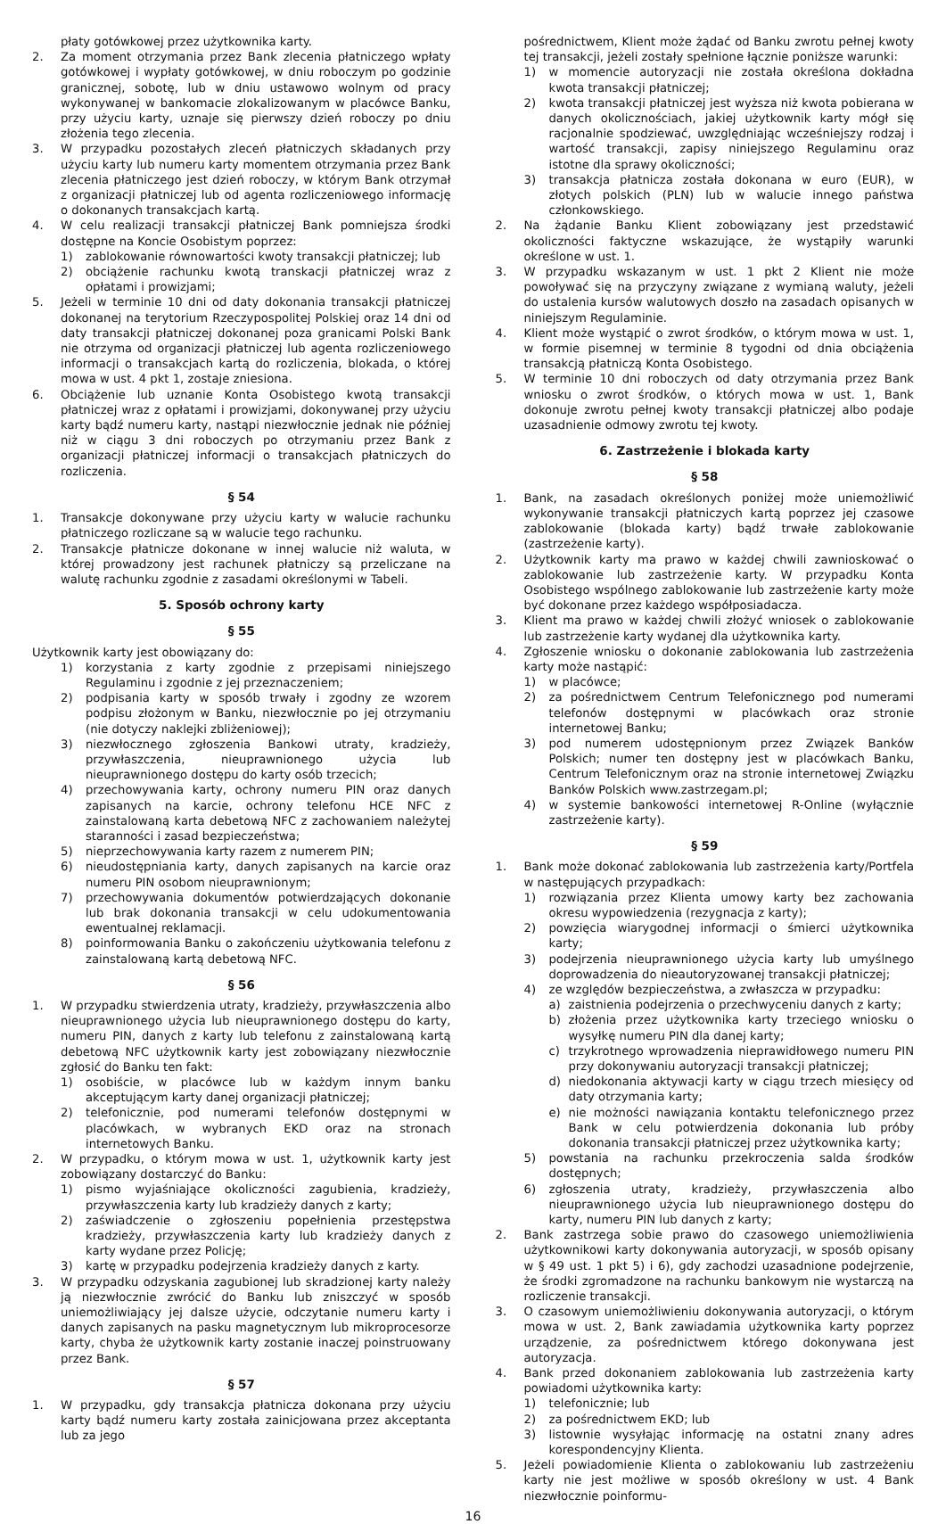płaty gotówkowej przez użytkownika karty.
2. Za moment otrzymania przez Bank zlecenia płatniczego wpłaty gotówkowej i wypłaty gotówkowej, w dniu roboczym po godzinie granicznej, sobotę, lub w dniu ustawowo wolnym od pracy wykonywanej w bankomacie zlokalizowanym w placówce Banku, przy użyciu karty, uznaje się pierwszy dzień roboczy po dniu złożenia tego zlecenia.
3. W przypadku pozostałych zleceń płatniczych składanych przy użyciu karty lub numeru karty momentem otrzymania przez Bank zlecenia płatniczego jest dzień roboczy, w którym Bank otrzymał z organizacji płatniczej lub od agenta rozliczeniowego informację o dokonanych transakcjach kartą.
4. W celu realizacji transakcji płatniczej Bank pomniejsza środki dostępne na Koncie Osobistym poprzez:
1) zablokowanie równowartości kwoty transakcji płatniczej; lub
2) obciążenie rachunku kwotą transkacji płatniczej wraz z opłatami i prowizjami;
5. Jeżeli w terminie 10 dni od daty dokonania transakcji płatniczej dokonanej na terytorium Rzeczypospolitej Polskiej oraz 14 dni od daty transakcji płatniczej dokonanej poza granicami Polski Bank nie otrzyma od organizacji płatniczej lub agenta rozliczeniowego informacji o transakcjach kartą do rozliczenia, blokada, o której mowa w ust. 4 pkt 1, zostaje zniesiona.
6. Obciążenie lub uznanie Konta Osobistego kwotą transakcji płatniczej wraz z opłatami i prowizjami, dokonywanej przy użyciu karty bądź numeru karty, nastąpi niezwłocznie jednak nie później niż w ciągu 3 dni roboczych po otrzymaniu przez Bank z organizacji płatniczej informacji o transakcjach płatniczych do rozliczenia.
§ 54
1. Transakcje dokonywane przy użyciu karty w walucie rachunku płatniczego rozliczane są w walucie tego rachunku.
2. Transakcje płatnicze dokonane w innej walucie niż waluta, w której prowadzony jest rachunek płatniczy są przeliczane na walutę rachunku zgodnie z zasadami określonymi w Tabeli.
5. Sposób ochrony karty
§ 55
Użytkownik karty jest obowiązany do:
1) korzystania z karty zgodnie z przepisami niniejszego Regulaminu i zgodnie z jej przeznaczeniem;
2) podpisania karty w sposób trwały i zgodny ze wzorem podpisu złożonym w Banku, niezwłocznie po jej otrzymaniu (nie dotyczy naklejki zbliżeniowej);
3) niezwłocznego zgłoszenia Bankowi utraty, kradzieży, przywłaszczenia, nieuprawnionego użycia lub nieuprawnionego dostępu do karty osób trzecich;
4) przechowywania karty, ochrony numeru PIN oraz danych zapisanych na karcie, ochrony telefonu HCE NFC z zainstalowaną karta debetową NFC z zachowaniem należytej staranności i zasad bezpieczeństwa;
5) nieprzechowywania karty razem z numerem PIN;
6) nieudostępniania karty, danych zapisanych na karcie oraz numeru PIN osobom nieuprawnionym;
7) przechowywania dokumentów potwierdzających dokonanie lub brak dokonania transakcji w celu udokumentowania ewentualnej reklamacji.
8) poinformowania Banku o zakończeniu użytkowania telefonu z zainstalowaną kartą debetową NFC.
§ 56
1. W przypadku stwierdzenia utraty, kradzieży, przywłaszczenia albo nieuprawnionego użycia lub nieuprawnionego dostępu do karty, numeru PIN, danych z karty lub telefonu z zainstalowaną kartą debetową NFC użytkownik karty jest zobowiązany niezwłocznie zgłosić do Banku ten fakt:
1) osobiście, w placówce lub w każdym innym banku akceptującym karty danej organizacji płatniczej;
2) telefonicznie, pod numerami telefonów dostępnymi w placówkach, w wybranych EKD oraz na stronach internetowych Banku.
2. W przypadku, o którym mowa w ust. 1, użytkownik karty jest zobowiązany dostarczyć do Banku:
1) pismo wyjaśniające okoliczności zagubienia, kradzieży, przywłaszczenia karty lub kradzieży danych z karty;
2) zaświadczenie o zgłoszeniu popełnienia przestępstwa kradzieży, przywłaszczenia karty lub kradzieży danych z karty wydane przez Policję;
3) kartę w przypadku podejrzenia kradzieży danych z karty.
3. W przypadku odzyskania zagubionej lub skradzionej karty należy ją niezwłocznie zwrócić do Banku lub zniszczyć w sposób uniemożliwiający jej dalsze użycie, odczytanie numeru karty i danych zapisanych na pasku magnetycznym lub mikroprocesorze karty, chyba że użytkownik karty zostanie inaczej poinstruowany przez Bank.
§ 57
1. W przypadku, gdy transakcja płatnicza dokonana przy użyciu karty bądź numeru karty została zainicjowana przez akceptanta lub za jego
pośrednictwem, Klient może żądać od Banku zwrotu pełnej kwoty tej transakcji, jeżeli zostały spełnione łącznie poniższe warunki:
1) w momencie autoryzacji nie została określona dokładna kwota transakcji płatniczej;
2) kwota transakcji płatniczej jest wyższa niż kwota pobierana w danych okolicznościach, jakiej użytkownik karty mógł się racjonalnie spodziewać, uwzględniając wcześniejszy rodzaj i wartość transakcji, zapisy niniejszego Regulaminu oraz istotne dla sprawy okoliczności;
3) transakcja płatnicza została dokonana w euro (EUR), w złotych polskich (PLN) lub w walucie innego państwa członkowskiego.
2. Na żądanie Banku Klient zobowiązany jest przedstawić okoliczności faktyczne wskazujące, że wystąpiły warunki określone w ust. 1.
3. W przypadku wskazanym w ust. 1 pkt 2 Klient nie może powoływać się na przyczyny związane z wymianą waluty, jeżeli do ustalenia kursów walutowych doszło na zasadach opisanych w niniejszym Regulaminie.
4. Klient może wystąpić o zwrot środków, o którym mowa w ust. 1, w formie pisemnej w terminie 8 tygodni od dnia obciążenia transakcją płatniczą Konta Osobistego.
5. W terminie 10 dni roboczych od daty otrzymania przez Bank wniosku o zwrot środków, o których mowa w ust. 1, Bank dokonuje zwrotu pełnej kwoty transakcji płatniczej albo podaje uzasadnienie odmowy zwrotu tej kwoty.
6. Zastrzeżenie i blokada karty
§ 58
1. Bank, na zasadach określonych poniżej może uniemożliwić wykonywanie transakcji płatniczych kartą poprzez jej czasowe zablokowanie (blokada karty) bądź trwałe zablokowanie (zastrzeżenie karty).
2. Użytkownik karty ma prawo w każdej chwili zawnioskować o zablokowanie lub zastrzeżenie karty. W przypadku Konta Osobistego wspólnego zablokowanie lub zastrzeżenie karty może być dokonane przez każdego współposiadacza.
3. Klient ma prawo w każdej chwili złożyć wniosek o zablokowanie lub zastrzeżenie karty wydanej dla użytkownika karty.
4. Zgłoszenie wniosku o dokonanie zablokowania lub zastrzeżenia karty może nastąpić:
1) w placówce;
2) za pośrednictwem Centrum Telefonicznego pod numerami telefonów dostępnymi w placówkach oraz stronie internetowej Banku;
3) pod numerem udostępnionym przez Związek Banków Polskich; numer ten dostępny jest w placówkach Banku, Centrum Telefonicznym oraz na stronie internetowej Związku Banków Polskich www.zastrzegam.pl;
4) w systemie bankowości internetowej R-Online (wyłącznie zastrzeżenie karty).
§ 59
1. Bank może dokonać zablokowania lub zastrzeżenia karty/Portfela w następujących przypadkach:
1) rozwiązania przez Klienta umowy karty bez zachowania okresu wypowiedzenia (rezygnacja z karty);
2) powzięcia wiarygodnej informacji o śmierci użytkownika karty;
3) podejrzenia nieuprawnionego użycia karty lub umyślnego doprowadzenia do nieautoryzowanej transakcji płatniczej;
4) ze względów bezpieczeństwa, a zwłaszcza w przypadku:
a) zaistnienia podejrzenia o przechwyceniu danych z karty;
b) złożenia przez użytkownika karty trzeciego wniosku o wysyłkę numeru PIN dla danej karty;
c) trzykrotnego wprowadzenia nieprawidłowego numeru PIN przy dokonywaniu autoryzacji transakcji płatniczej;
d) niedokonania aktywacji karty w ciągu trzech miesięcy od daty otrzymania karty;
e) nie możności nawiązania kontaktu telefonicznego przez Bank w celu potwierdzenia dokonania lub próby dokonania transakcji płatniczej przez użytkownika karty;
5) powstania na rachunku przekroczenia salda środków dostępnych;
6) zgłoszenia utraty, kradzieży, przywłaszczenia albo nieuprawnionego użycia lub nieuprawnionego dostępu do karty, numeru PIN lub danych z karty;
2. Bank zastrzega sobie prawo do czasowego uniemożliwienia użytkownikowi karty dokonywania autoryzacji, w sposób opisany w § 49 ust. 1 pkt 5) i 6), gdy zachodzi uzasadnione podejrzenie, że środki zgromadzone na rachunku bankowym nie wystarczą na rozliczenie transakcji.
3. O czasowym uniemożliwieniu dokonywania autoryzacji, o którym mowa w ust. 2, Bank zawiadamia użytkownika karty poprzez urządzenie, za pośrednictwem którego dokonywana jest autoryzacja.
4. Bank przed dokonaniem zablokowania lub zastrzeżenia karty powiadomi użytkownika karty:
1) telefonicznie; lub
2) za pośrednictwem EKD; lub
3) listownie wysyłając informację na ostatni znany adres korespondencyjny Klienta.
5. Jeżeli powiadomienie Klienta o zablokowaniu lub zastrzeżeniu karty nie jest możliwe w sposób określony w ust. 4 Bank niezwłocznie poinformu-
16